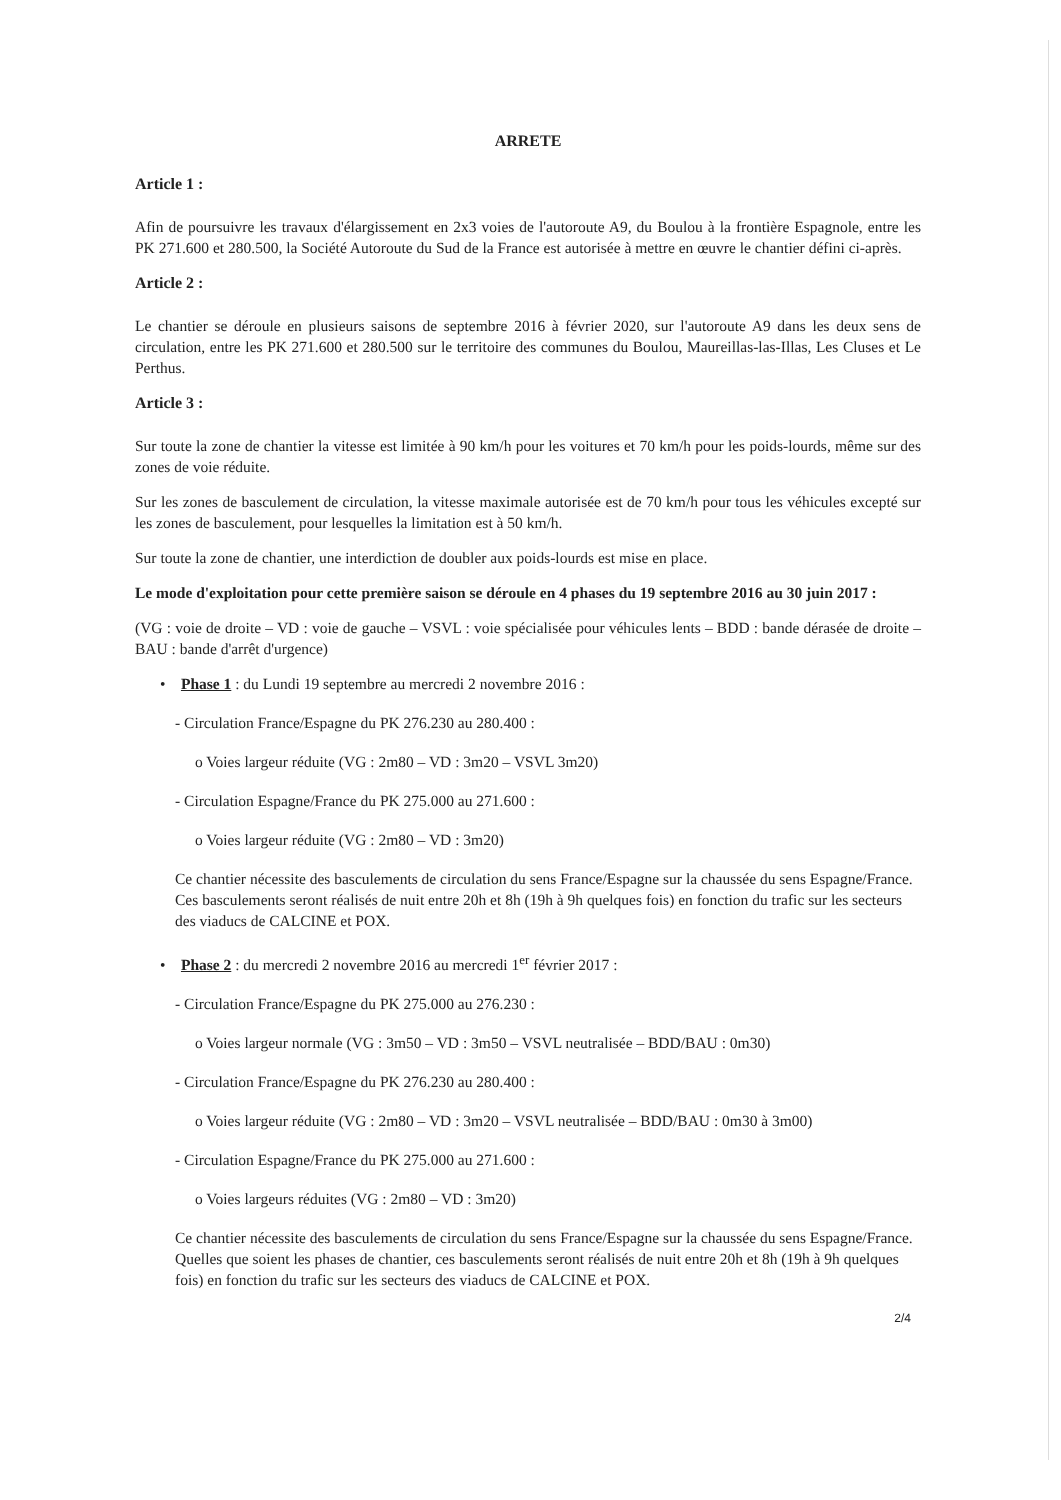ARRETE
Article 1 :
Afin de poursuivre les travaux d'élargissement en 2x3 voies de l'autoroute A9, du Boulou à la frontière Espagnole, entre les PK 271.600 et 280.500, la Société Autoroute du Sud de la France est autorisée à mettre en œuvre le chantier défini ci-après.
Article 2 :
Le chantier se déroule en plusieurs saisons de septembre 2016 à février 2020, sur l'autoroute A9 dans les deux sens de circulation, entre les PK 271.600 et 280.500 sur le territoire des communes du Boulou, Maureillas-las-Illas, Les Cluses et Le Perthus.
Article 3 :
Sur toute la zone de chantier la vitesse est limitée à 90 km/h pour les voitures et 70 km/h pour les poids-lourds, même sur des zones de voie réduite.
Sur les zones de basculement de circulation, la vitesse maximale autorisée est de 70 km/h pour tous les véhicules excepté sur les zones de basculement, pour lesquelles la limitation est à 50 km/h.
Sur toute la zone de chantier, une interdiction de doubler aux poids-lourds est mise en place.
Le mode d'exploitation pour cette première saison se déroule en 4 phases du 19 septembre 2016 au 30 juin 2017 :
(VG : voie de droite – VD : voie de gauche – VSVL : voie spécialisée pour véhicules lents – BDD : bande dérasée de droite – BAU : bande d'arrêt d'urgence)
• Phase 1 : du Lundi 19 septembre au mercredi 2 novembre 2016 :
- Circulation France/Espagne du PK 276.230 au 280.400 :
o Voies largeur réduite (VG : 2m80 – VD : 3m20 – VSVL 3m20)
- Circulation Espagne/France du PK 275.000 au 271.600 :
o Voies largeur réduite (VG : 2m80 – VD : 3m20)
Ce chantier nécessite des basculements de circulation du sens France/Espagne sur la chaussée du sens Espagne/France. Ces basculements seront réalisés de nuit entre 20h et 8h (19h à 9h quelques fois) en fonction du trafic sur les secteurs des viaducs de CALCINE et POX.
• Phase 2 : du mercredi 2 novembre 2016 au mercredi 1<sup>er</sup> février 2017 :
- Circulation France/Espagne du PK 275.000 au 276.230 :
o Voies largeur normale (VG : 3m50 – VD : 3m50 – VSVL neutralisée – BDD/BAU : 0m30)
- Circulation France/Espagne du PK 276.230 au 280.400 :
o Voies largeur réduite (VG : 2m80 – VD : 3m20 – VSVL neutralisée – BDD/BAU : 0m30 à 3m00)
- Circulation Espagne/France du PK 275.000 au 271.600 :
o Voies largeurs réduites (VG : 2m80 – VD : 3m20)
Ce chantier nécessite des basculements de circulation du sens France/Espagne sur la chaussée du sens Espagne/France. Quelles que soient les phases de chantier, ces basculements seront réalisés de nuit entre 20h et 8h (19h à 9h quelques fois) en fonction du trafic sur les secteurs des viaducs de CALCINE et POX.
2/4